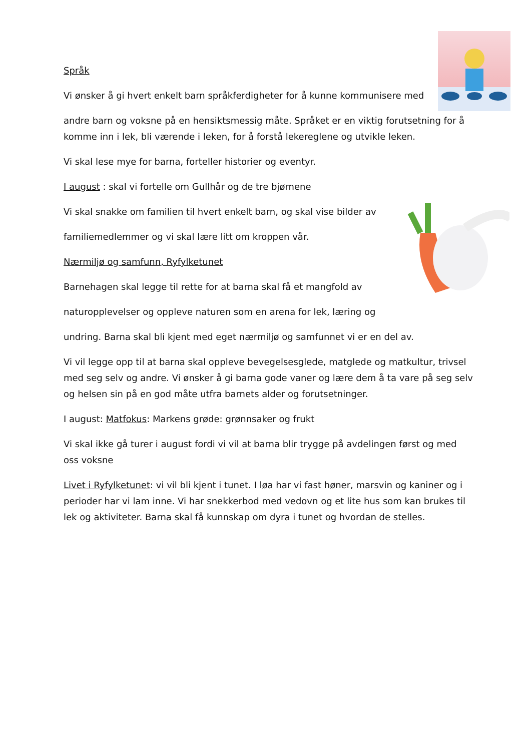Språk
Vi ønsker å gi hvert enkelt barn språkferdigheter for å kunne kommunisere med
andre barn og voksne på en hensiktsmessig måte. Språket er en viktig forutsetning for å komme inn i lek, bli værende i leken, for å forstå lekereglene og utvikle leken.
Vi skal lese mye for barna, forteller historier og eventyr.
I august : skal vi fortelle om Gullhår og de tre bjørnene
Vi skal snakke om familien til hvert enkelt barn, og skal vise bilder av
familiemedlemmer og vi skal lære litt om kroppen vår.
Nærmiljø og samfunn, Ryfylketunet
Barnehagen skal legge til rette for at barna skal få et mangfold av
naturopplevelser og oppleve naturen som en arena for lek, læring og
undring. Barna skal bli kjent med eget nærmiljø og samfunnet vi er en del av.
Vi vil legge opp til at barna skal oppleve bevegelsesglede, matglede og matkultur, trivsel med seg selv og andre. Vi ønsker å gi barna gode vaner og lære dem å ta vare på seg selv og helsen sin på en god måte utfra barnets alder og forutsetninger.
I august: Matfokus: Markens grøde: grønnsaker og frukt
Vi skal ikke gå turer i august fordi vi vil at barna blir trygge på avdelingen først og med oss voksne
Livet i Ryfylketunet: vi vil bli kjent i tunet. I løa har vi fast høner, marsvin og kaniner og i perioder har vi lam inne. Vi har snekkerbod med vedovn og et lite hus som kan brukes til lek og aktiviteter. Barna skal få kunnskap om dyra i tunet og hvordan de stelles.